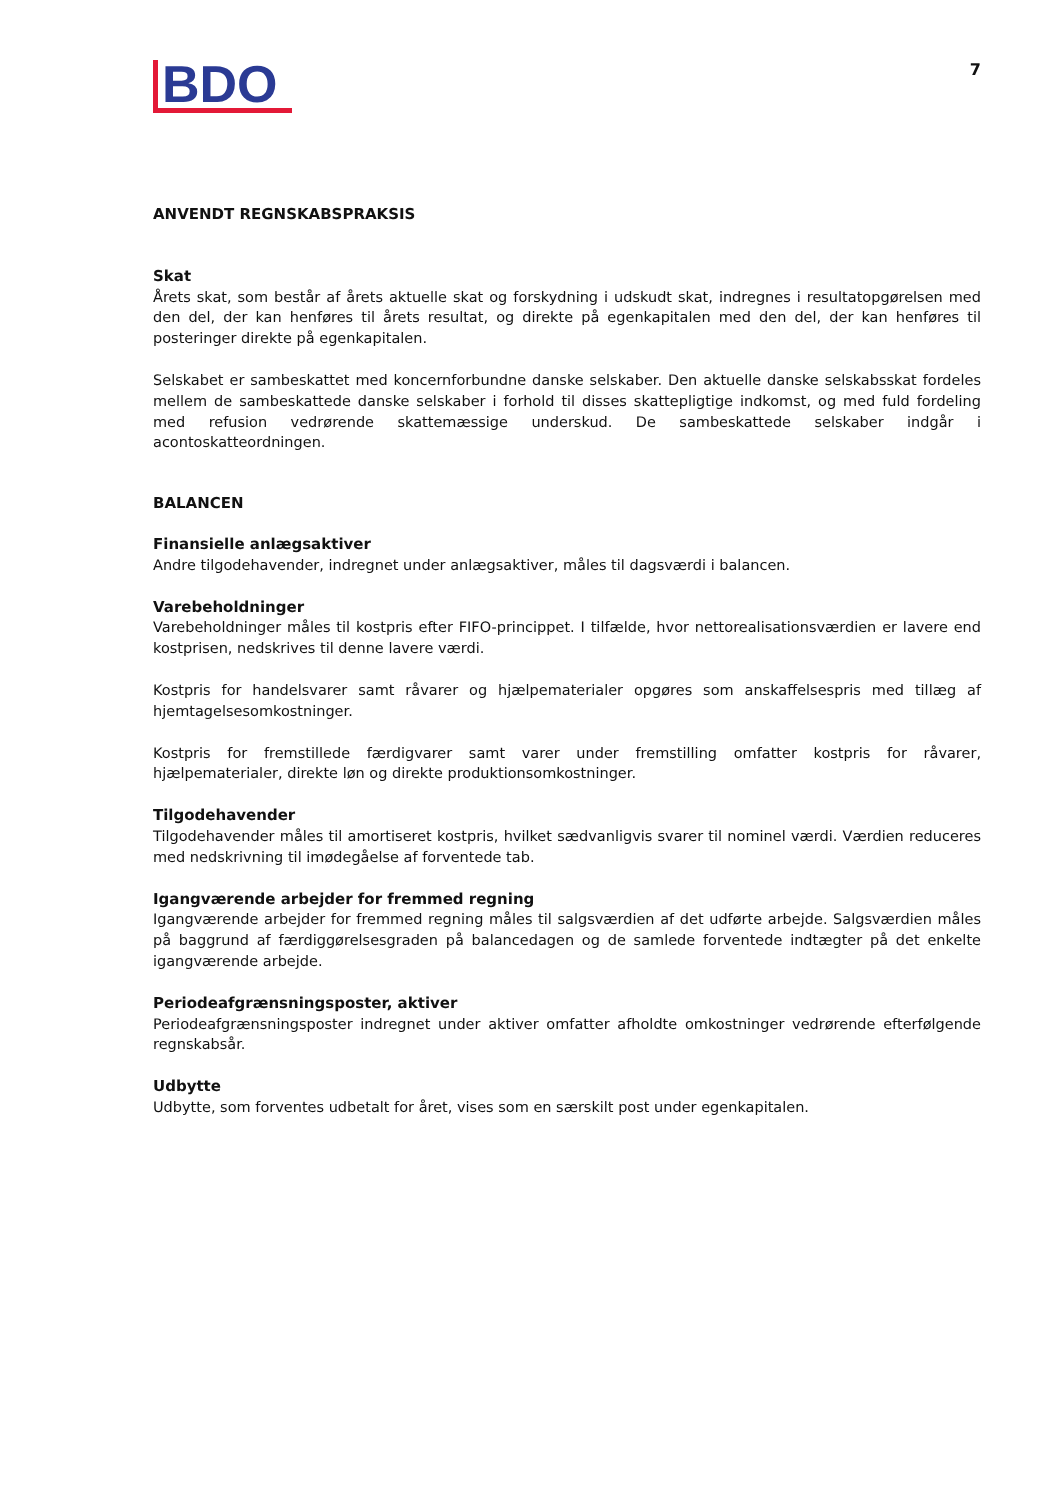BDO
7
ANVENDT REGNSKABSPRAKSIS
Skat
Årets skat, som består af årets aktuelle skat og forskydning i udskudt skat, indregnes i resultatop­gørelsen med den del, der kan henføres til årets resultat, og direkte på egenkapitalen med den del, der kan henføres til posteringer direkte på egenkapitalen.
Selskabet er sambeskattet med koncernforbundne danske selskaber. Den aktuelle danske selskabsskat fordeles mellem de sambeskattede danske selskaber i forhold til disses skattepligtige indkomst, og med fuld fordeling med refusion vedrørende skattemæssige underskud. De sambeskattede selskaber indgår i acontoskatteordningen.
BALANCEN
Finansielle anlægsaktiver
Andre tilgodehavender, indregnet under anlægsaktiver, måles til dagsværdi i balancen.
Varebeholdninger
Varebeholdninger måles til kostpris efter FIFO-princippet. I tilfælde, hvor nettorealisationsværdien er lavere end kostprisen, nedskrives til denne lavere værdi.
Kostpris for handelsvarer samt råvarer og hjælpematerialer opgøres som anskaffelsespris med tillæg af hjemtagelsesomkostninger.
Kostpris for fremstillede færdigvarer samt varer under fremstilling omfatter kostpris for råvarer, hjælpematerialer, direkte løn og direkte produktionsomkostninger.
Tilgodehavender
Tilgodehavender måles til amortiseret kostpris, hvilket sædvanligvis svarer til nominel værdi. Værdien reduceres med nedskrivning til imødegåelse af forventede tab.
Igangværende arbejder for fremmed regning
Igangværende arbejder for fremmed regning måles til salgsværdien af det udførte arbejde. Salgsværdien måles på baggrund af færdiggørelsesgraden på balancedagen og de samlede forventede indtægter på det enkelte igangværende arbejde.
Periodeafgrænsningsposter, aktiver
Periodeafgrænsningsposter indregnet under aktiver omfatter afholdte omkostninger vedrørende efter­følgende regnskabsår.
Udbytte
Udbytte, som forventes udbetalt for året, vises som en særskilt post under egenkapitalen.